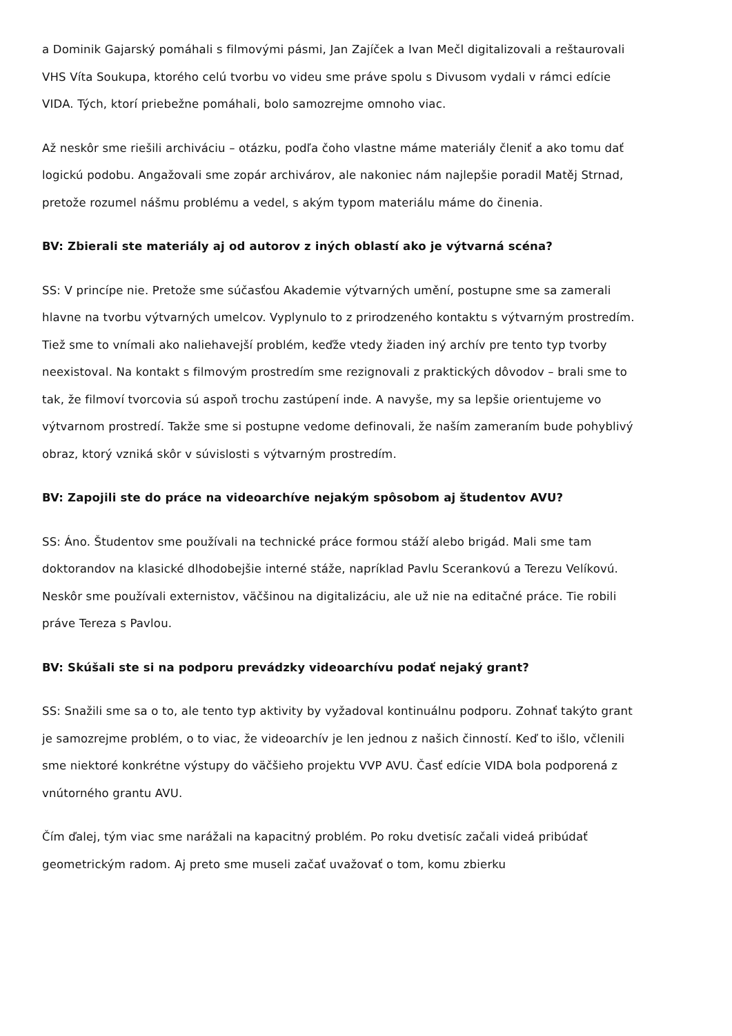a Dominik Gajarský pomáhali s filmovými pásmi, Jan Zajíček a Ivan Mečl digitalizovali a reštaurovali VHS Víta Soukupa, ktorého celú tvorbu vo videu sme práve spolu s Divusom vydali v rámci edície VIDA. Tých, ktorí priebežne pomáhali, bolo samozrejme omnoho viac.
Až neskôr sme riešili archiváciu – otázku, podľa čoho vlastne máme materiály členiť a ako tomu dať logickú podobu. Angažovali sme zopár archivárov, ale nakoniec nám najlepšie poradil Matěj Strnad, pretože rozumel nášmu problému a vedel, s akým typom materiálu máme do činenia.
BV: Zbierali ste materiály aj od autorov z iných oblastí ako je výtvarná scéna?
SS: V princípe nie. Pretože sme súčasťou Akademie výtvarných umění, postupne sme sa zamerali hlavne na tvorbu výtvarných umelcov. Vyplynulo to z prirodzeného kontaktu s výtvarným prostredím. Tiež sme to vnímali ako naliehavejší problém, keďže vtedy žiaden iný archív pre tento typ tvorby neexistoval. Na kontakt s filmovým prostredím sme rezignovali z praktických dôvodov – brali sme to tak, že filmoví tvorcovia sú aspoň trochu zastúpení inde. A navyše, my sa lepšie orientujeme vo výtvarnom prostredí. Takže sme si postupne vedome definovali, že naším zameraním bude pohyblivý obraz, ktorý vzniká skôr v súvislosti s výtvarným prostredím.
BV: Zapojili ste do práce na videoarchíve nejakým spôsobom aj študentov AVU?
SS: Áno. Študentov sme používali na technické práce formou stáží alebo brigád. Mali sme tam doktorandov na klasické dlhodobejšie interné stáže, napríklad Pavlu Scerankovú a Terezu Velíkovú. Neskôr sme používali externistov, väčšinou na digitalizáciu, ale už nie na editačné práce. Tie robili práve Tereza s Pavlou.
BV: Skúšali ste si na podporu prevádzky videoarchívu podať nejaký grant?
SS: Snažili sme sa o to, ale tento typ aktivity by vyžadoval kontinuálnu podporu. Zohnať takýto grant je samozrejme problém, o to viac, že videoarchív je len jednou z našich činností. Keď to išlo, včlenili sme niektoré konkrétne výstupy do väčšieho projektu VVP AVU. Časť edície VIDA bola podporená z vnútorného grantu AVU.
Čím ďalej, tým viac sme narážali na kapacitný problém. Po roku dvetisíc začali videá pribúdať geometrickým radom. Aj preto sme museli začať uvažovať o tom, komu zbierku